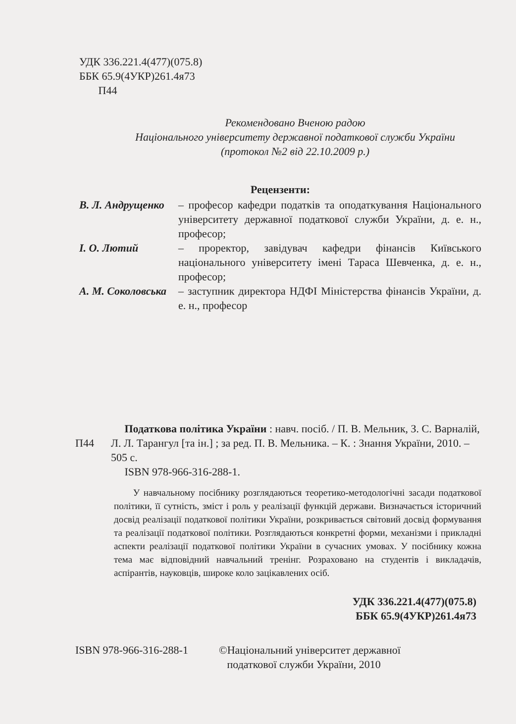УДК 336.221.4(477)(075.8)
ББК 65.9(4УКР)261.4я73
П44
Рекомендовано Вченою радою
Національного університету державної податкової служби України
(протокол №2 від 22.10.2009 р.)
Рецензенти:
В. Л. Андрущенко
– професор кафедри податків та оподаткування Національного університету державної податкової служби України, д. е. н., професор;
І. О. Лютий – проректор, завідувач кафедри фінансів Київського національного університету імені Тараса Шевченка, д. е. н., професор;
А. М. Соколовська
– заступник директора НДФІ Міністерства фінансів України, д. е. н., професор
П44
Податкова політика України : навч. посіб. / П. В. Мельник, З. С. Варналій, Л. Л. Тарангул [та ін.] ; за ред. П. В. Мельника. – К. : Знання України, 2010. – 505 с.
ISBN 978-966-316-288-1.
У навчальному посібнику розглядаються теоретико-методологічні засади податкової політики, її сутність, зміст і роль у реалізації функцій держави. Визначається історичний досвід реалізації податкової політики України, розкривається світовий досвід формування та реалізації податкової політики. Розглядаються конкретні форми, механізми і прикладні аспекти реалізації податкової політики України в сучасних умовах. У посібнику кожна тема має відповідний навчальний тренінг. Розраховано на студентів і викладачів, аспірантів, науковців, широке коло зацікавлених осіб.
УДК 336.221.4(477)(075.8)
ББК 65.9(4УКР)261.4я73
ISBN 978-966-316-288-1
©Національний університет державної
податкової служби України, 2010